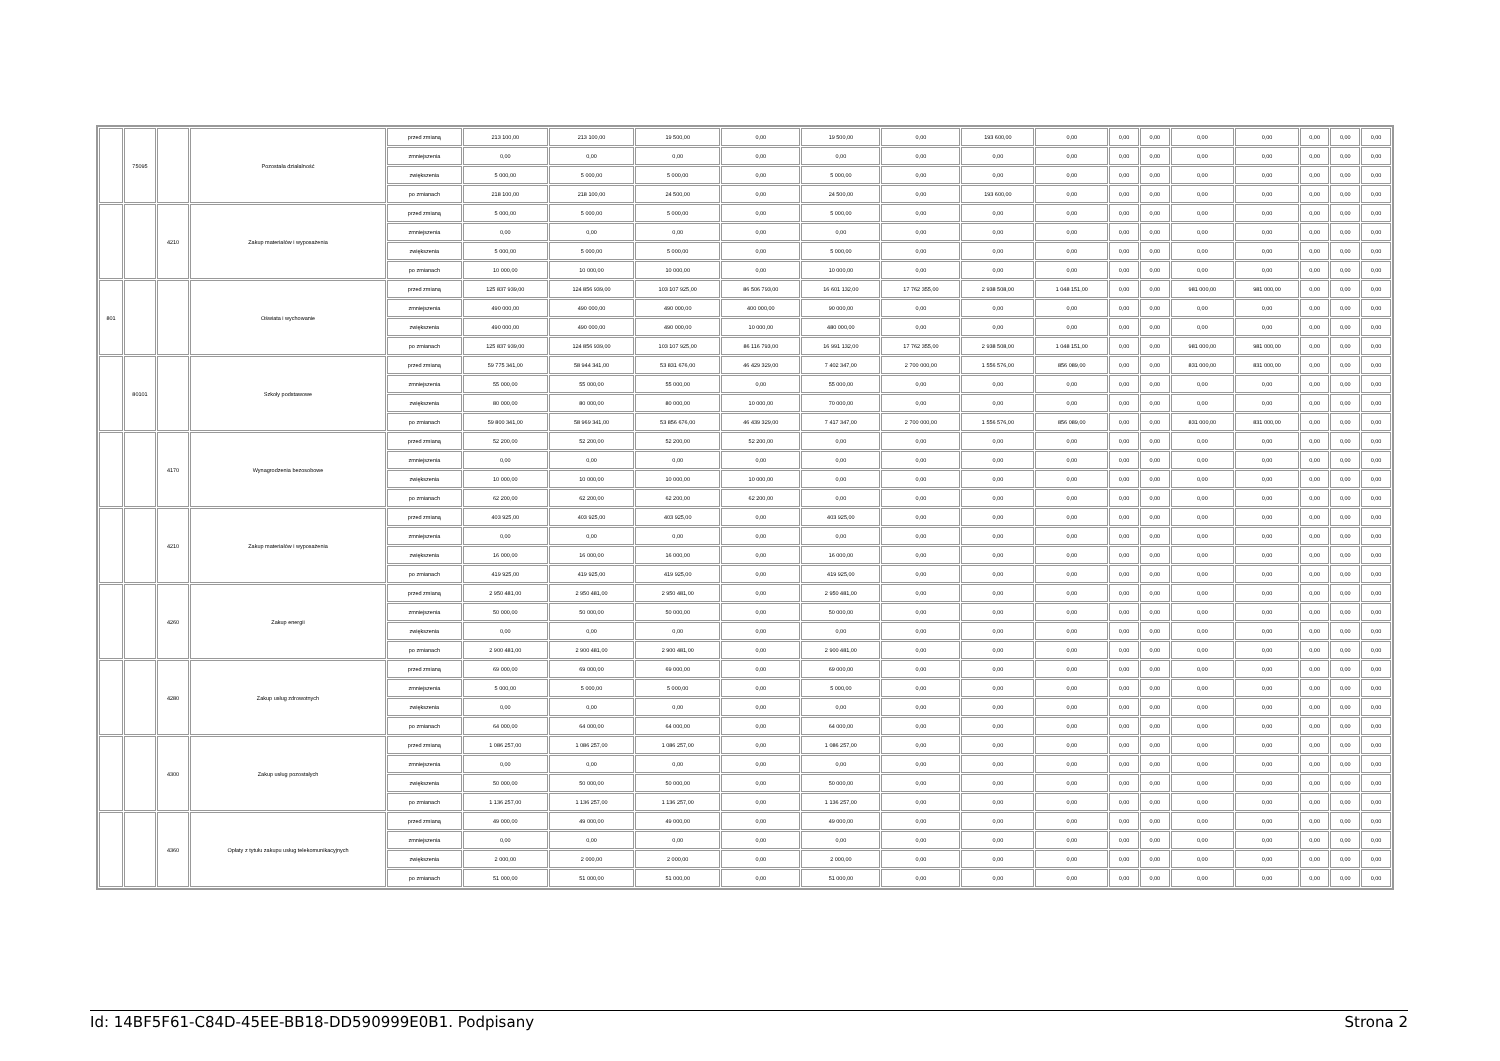| | 75095 | | Pozostała działalność | przed zmianą | 213 100,00 | 213 100,00 | 19 500,00 | 0,00 | 19 500,00 | 0,00 | 193 600,00 | 0,00 | 0,00 | 0,00 | 0,00 | 0,00 | 0,00 | 0,00 | 0,00 |
| | | | | zmniejszenia | 0,00 | 0,00 | 0,00 | 0,00 | 0,00 | 0,00 | 0,00 | 0,00 | 0,00 | 0,00 | 0,00 | 0,00 | 0,00 | 0,00 | 0,00 |
| | | | | zwiększenia | 5 000,00 | 5 000,00 | 5 000,00 | 0,00 | 5 000,00 | 0,00 | 0,00 | 0,00 | 0,00 | 0,00 | 0,00 | 0,00 | 0,00 | 0,00 | 0,00 |
| | | | | po zmianach | 218 100,00 | 218 100,00 | 24 500,00 | 0,00 | 24 500,00 | 0,00 | 193 600,00 | 0,00 | 0,00 | 0,00 | 0,00 | 0,00 | 0,00 | 0,00 | 0,00 |
| | | 4210 | Zakup materiałów i wyposażenia | przed zmianą | 5 000,00 | 5 000,00 | 5 000,00 | 0,00 | 5 000,00 | 0,00 | 0,00 | 0,00 | 0,00 | 0,00 | 0,00 | 0,00 | 0,00 | 0,00 | 0,00 |
| | | | | zmniejszenia | 0,00 | 0,00 | 0,00 | 0,00 | 0,00 | 0,00 | 0,00 | 0,00 | 0,00 | 0,00 | 0,00 | 0,00 | 0,00 | 0,00 | 0,00 |
| | | | | zwiększenia | 5 000,00 | 5 000,00 | 5 000,00 | 0,00 | 5 000,00 | 0,00 | 0,00 | 0,00 | 0,00 | 0,00 | 0,00 | 0,00 | 0,00 | 0,00 | 0,00 |
| | | | | po zmianach | 10 000,00 | 10 000,00 | 10 000,00 | 0,00 | 10 000,00 | 0,00 | 0,00 | 0,00 | 0,00 | 0,00 | 0,00 | 0,00 | 0,00 | 0,00 | 0,00 |
| 801 | | | Oświata i wychowanie | przed zmianą | 125 837 939,00 | 124 856 939,00 | 103 107 925,00 | 86 506 793,00 | 16 601 132,00 | 17 762 355,00 | 2 938 508,00 | 1 048 151,00 | 0,00 | 0,00 | 981 000,00 | 981 000,00 | 0,00 | 0,00 | 0,00 |
| | | | | zmniejszenia | 490 000,00 | 490 000,00 | 490 000,00 | 400 000,00 | 90 000,00 | 0,00 | 0,00 | 0,00 | 0,00 | 0,00 | 0,00 | 0,00 | 0,00 | 0,00 | 0,00 |
| | | | | zwiększenia | 490 000,00 | 490 000,00 | 490 000,00 | 10 000,00 | 480 000,00 | 0,00 | 0,00 | 0,00 | 0,00 | 0,00 | 0,00 | 0,00 | 0,00 | 0,00 | 0,00 |
| | | | | po zmianach | 125 837 939,00 | 124 856 939,00 | 103 107 925,00 | 86 116 793,00 | 16 991 132,00 | 17 762 355,00 | 2 938 508,00 | 1 048 151,00 | 0,00 | 0,00 | 981 000,00 | 981 000,00 | 0,00 | 0,00 | 0,00 |
| | 80101 | | Szkoły podstawowe | przed zmianą | 59 775 341,00 | 58 944 341,00 | 53 831 676,00 | 46 429 329,00 | 7 402 347,00 | 2 700 000,00 | 1 556 576,00 | 856 089,00 | 0,00 | 0,00 | 831 000,00 | 831 000,00 | 0,00 | 0,00 | 0,00 |
| | | | | zmniejszenia | 55 000,00 | 55 000,00 | 55 000,00 | 0,00 | 55 000,00 | 0,00 | 0,00 | 0,00 | 0,00 | 0,00 | 0,00 | 0,00 | 0,00 | 0,00 | 0,00 |
| | | | | zwiększenia | 80 000,00 | 80 000,00 | 80 000,00 | 10 000,00 | 70 000,00 | 0,00 | 0,00 | 0,00 | 0,00 | 0,00 | 0,00 | 0,00 | 0,00 | 0,00 | 0,00 |
| | | | | po zmianach | 59 800 341,00 | 58 969 341,00 | 53 856 676,00 | 46 439 329,00 | 7 417 347,00 | 2 700 000,00 | 1 556 576,00 | 856 089,00 | 0,00 | 0,00 | 831 000,00 | 831 000,00 | 0,00 | 0,00 | 0,00 |
| | | 4170 | Wynagrodzenia bezosobowe | przed zmianą | 52 200,00 | 52 200,00 | 52 200,00 | 52 200,00 | 0,00 | 0,00 | 0,00 | 0,00 | 0,00 | 0,00 | 0,00 | 0,00 | 0,00 | 0,00 | 0,00 |
| | | | | zmniejszenia | 0,00 | 0,00 | 0,00 | 0,00 | 0,00 | 0,00 | 0,00 | 0,00 | 0,00 | 0,00 | 0,00 | 0,00 | 0,00 | 0,00 | 0,00 |
| | | | | zwiększenia | 10 000,00 | 10 000,00 | 10 000,00 | 10 000,00 | 0,00 | 0,00 | 0,00 | 0,00 | 0,00 | 0,00 | 0,00 | 0,00 | 0,00 | 0,00 | 0,00 |
| | | | | po zmianach | 62 200,00 | 62 200,00 | 62 200,00 | 62 200,00 | 0,00 | 0,00 | 0,00 | 0,00 | 0,00 | 0,00 | 0,00 | 0,00 | 0,00 | 0,00 | 0,00 |
| | | 4210 | Zakup materiałów i wyposażenia | przed zmianą | 403 925,00 | 403 925,00 | 403 925,00 | 0,00 | 403 925,00 | 0,00 | 0,00 | 0,00 | 0,00 | 0,00 | 0,00 | 0,00 | 0,00 | 0,00 | 0,00 |
| | | | | zmniejszenia | 0,00 | 0,00 | 0,00 | 0,00 | 0,00 | 0,00 | 0,00 | 0,00 | 0,00 | 0,00 | 0,00 | 0,00 | 0,00 | 0,00 | 0,00 |
| | | | | zwiększenia | 16 000,00 | 16 000,00 | 16 000,00 | 0,00 | 16 000,00 | 0,00 | 0,00 | 0,00 | 0,00 | 0,00 | 0,00 | 0,00 | 0,00 | 0,00 | 0,00 |
| | | | | po zmianach | 419 925,00 | 419 925,00 | 419 925,00 | 0,00 | 419 925,00 | 0,00 | 0,00 | 0,00 | 0,00 | 0,00 | 0,00 | 0,00 | 0,00 | 0,00 | 0,00 |
| | | 4260 | Zakup energii | przed zmianą | 2 950 481,00 | 2 950 481,00 | 2 950 481,00 | 0,00 | 2 950 481,00 | 0,00 | 0,00 | 0,00 | 0,00 | 0,00 | 0,00 | 0,00 | 0,00 | 0,00 | 0,00 |
| | | | | zmniejszenia | 50 000,00 | 50 000,00 | 50 000,00 | 0,00 | 50 000,00 | 0,00 | 0,00 | 0,00 | 0,00 | 0,00 | 0,00 | 0,00 | 0,00 | 0,00 | 0,00 |
| | | | | zwiększenia | 0,00 | 0,00 | 0,00 | 0,00 | 0,00 | 0,00 | 0,00 | 0,00 | 0,00 | 0,00 | 0,00 | 0,00 | 0,00 | 0,00 | 0,00 |
| | | | | po zmianach | 2 900 481,00 | 2 900 481,00 | 2 900 481,00 | 0,00 | 2 900 481,00 | 0,00 | 0,00 | 0,00 | 0,00 | 0,00 | 0,00 | 0,00 | 0,00 | 0,00 | 0,00 |
| | | 4280 | Zakup usług zdrowotnych | przed zmianą | 69 000,00 | 69 000,00 | 69 000,00 | 0,00 | 69 000,00 | 0,00 | 0,00 | 0,00 | 0,00 | 0,00 | 0,00 | 0,00 | 0,00 | 0,00 | 0,00 |
| | | | | zmniejszenia | 5 000,00 | 5 000,00 | 5 000,00 | 0,00 | 5 000,00 | 0,00 | 0,00 | 0,00 | 0,00 | 0,00 | 0,00 | 0,00 | 0,00 | 0,00 | 0,00 |
| | | | | zwiększenia | 0,00 | 0,00 | 0,00 | 0,00 | 0,00 | 0,00 | 0,00 | 0,00 | 0,00 | 0,00 | 0,00 | 0,00 | 0,00 | 0,00 | 0,00 |
| | | | | po zmianach | 64 000,00 | 64 000,00 | 64 000,00 | 0,00 | 64 000,00 | 0,00 | 0,00 | 0,00 | 0,00 | 0,00 | 0,00 | 0,00 | 0,00 | 0,00 | 0,00 |
| | | 4300 | Zakup usług pozostałych | przed zmianą | 1 086 257,00 | 1 086 257,00 | 1 086 257,00 | 0,00 | 1 086 257,00 | 0,00 | 0,00 | 0,00 | 0,00 | 0,00 | 0,00 | 0,00 | 0,00 | 0,00 | 0,00 |
| | | | | zmniejszenia | 0,00 | 0,00 | 0,00 | 0,00 | 0,00 | 0,00 | 0,00 | 0,00 | 0,00 | 0,00 | 0,00 | 0,00 | 0,00 | 0,00 | 0,00 |
| | | | | zwiększenia | 50 000,00 | 50 000,00 | 50 000,00 | 0,00 | 50 000,00 | 0,00 | 0,00 | 0,00 | 0,00 | 0,00 | 0,00 | 0,00 | 0,00 | 0,00 | 0,00 |
| | | | | po zmianach | 1 136 257,00 | 1 136 257,00 | 1 136 257,00 | 0,00 | 1 136 257,00 | 0,00 | 0,00 | 0,00 | 0,00 | 0,00 | 0,00 | 0,00 | 0,00 | 0,00 | 0,00 |
| | | 4360 | Opłaty z tytułu zakupu usług telekomunikacyjnych | przed zmianą | 49 000,00 | 49 000,00 | 49 000,00 | 0,00 | 49 000,00 | 0,00 | 0,00 | 0,00 | 0,00 | 0,00 | 0,00 | 0,00 | 0,00 | 0,00 | 0,00 |
| | | | | zmniejszenia | 0,00 | 0,00 | 0,00 | 0,00 | 0,00 | 0,00 | 0,00 | 0,00 | 0,00 | 0,00 | 0,00 | 0,00 | 0,00 | 0,00 | 0,00 |
| | | | | zwiększenia | 2 000,00 | 2 000,00 | 2 000,00 | 0,00 | 2 000,00 | 0,00 | 0,00 | 0,00 | 0,00 | 0,00 | 0,00 | 0,00 | 0,00 | 0,00 | 0,00 |
| | | | | po zmianach | 51 000,00 | 51 000,00 | 51 000,00 | 0,00 | 51 000,00 | 0,00 | 0,00 | 0,00 | 0,00 | 0,00 | 0,00 | 0,00 | 0,00 | 0,00 | 0,00 |
Id: 14BF5F61-C84D-45EE-BB18-DD590999E0B1. Podpisany Strona 2